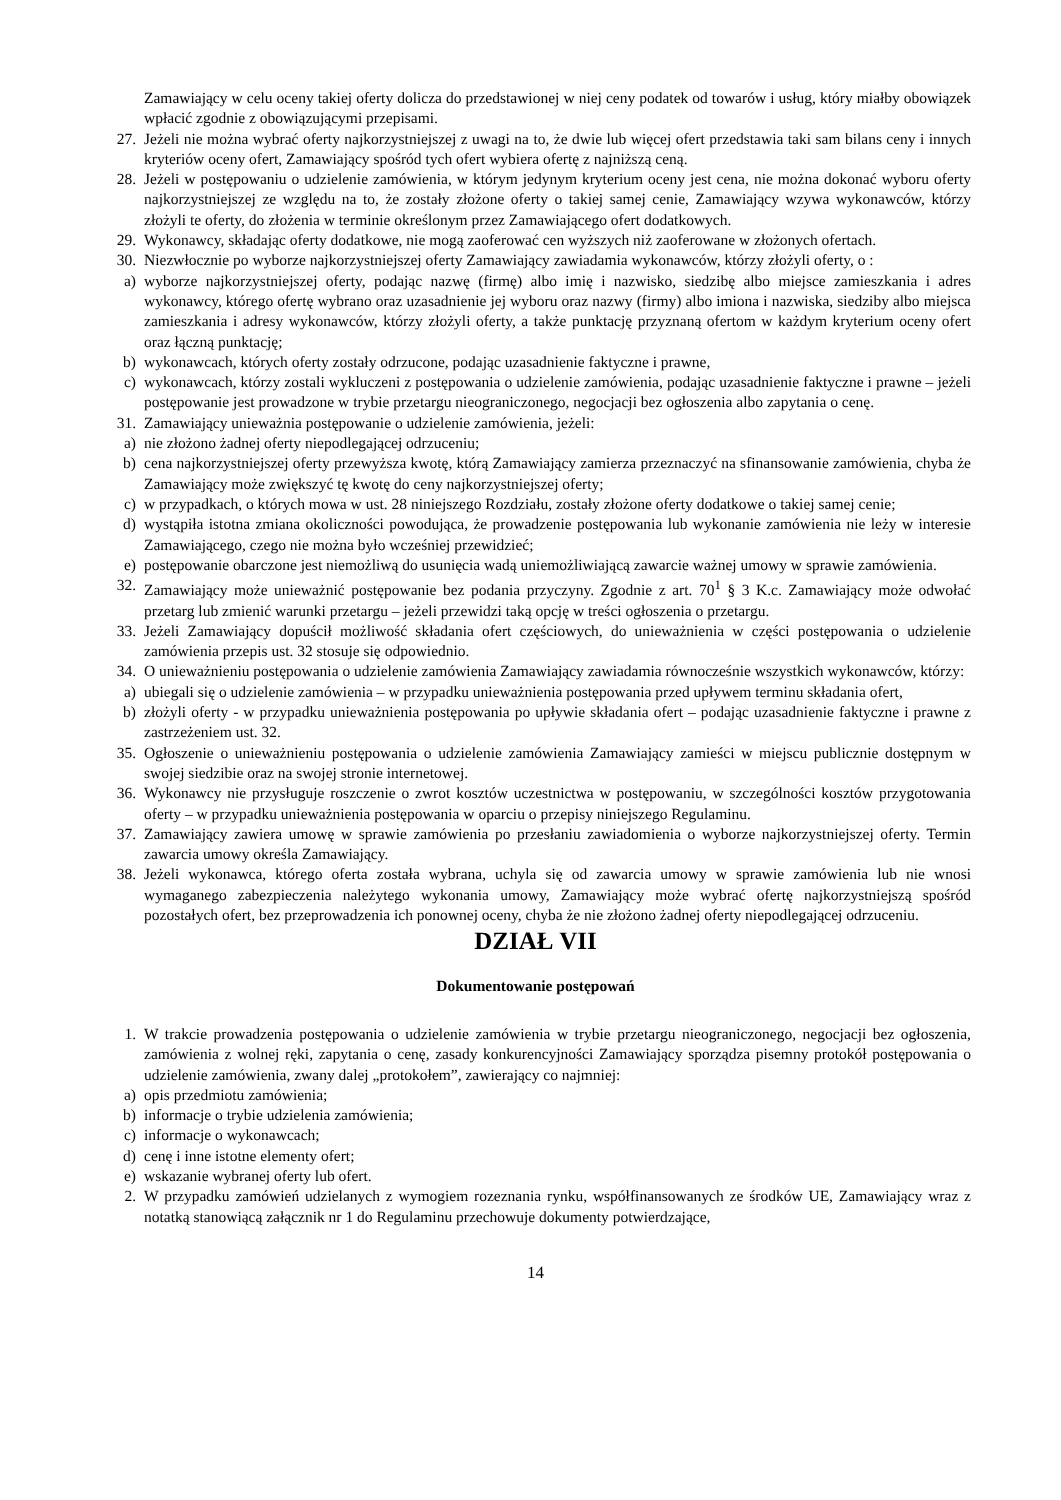Zamawiający w celu oceny takiej oferty dolicza do przedstawionej w niej ceny podatek od towarów i usług, który miałby obowiązek wpłacić zgodnie z obowiązującymi przepisami.
27. Jeżeli nie można wybrać oferty najkorzystniejszej z uwagi na to, że dwie lub więcej ofert przedstawia taki sam bilans ceny i innych kryteriów oceny ofert, Zamawiający spośród tych ofert wybiera ofertę z najniższą ceną.
28. Jeżeli w postępowaniu o udzielenie zamówienia, w którym jedynym kryterium oceny jest cena, nie można dokonać wyboru oferty najkorzystniejszej ze względu na to, że zostały złożone oferty o takiej samej cenie, Zamawiający wzywa wykonawców, którzy złożyli te oferty, do złożenia w terminie określonym przez Zamawiającego ofert dodatkowych.
29. Wykonawcy, składając oferty dodatkowe, nie mogą zaoferować cen wyższych niż zaoferowane w złożonych ofertach.
30. Niezwłocznie po wyborze najkorzystniejszej oferty Zamawiający zawiadamia wykonawców, którzy złożyli oferty, o :
a) wyborze najkorzystniejszej oferty, podając nazwę (firmę) albo imię i nazwisko, siedzibę albo miejsce zamieszkania i adres wykonawcy, którego ofertę wybrano oraz uzasadnienie jej wyboru oraz nazwy (firmy) albo imiona i nazwiska, siedziby albo miejsca zamieszkania i adresy wykonawców, którzy złożyli oferty, a także punktację przyznaną ofertom w każdym kryterium oceny ofert oraz łączną punktację;
b) wykonawcach, których oferty zostały odrzucone, podając uzasadnienie faktyczne i prawne,
c) wykonawcach, którzy zostali wykluczeni z postępowania o udzielenie zamówienia, podając uzasadnienie faktyczne i prawne – jeżeli postępowanie jest prowadzone w trybie przetargu nieograniczonego, negocjacji bez ogłoszenia albo zapytania o cenę.
31. Zamawiający unieważnia postępowanie o udzielenie zamówienia, jeżeli:
a) nie złożono żadnej oferty niepodlegającej odrzuceniu;
b) cena najkorzystniejszej oferty przewyższa kwotę, którą Zamawiający zamierza przeznaczyć na sfinansowanie zamówienia, chyba że Zamawiający może zwiększyć tę kwotę do ceny najkorzystniejszej oferty;
c) w przypadkach, o których mowa w ust. 28 niniejszego Rozdziału, zostały złożone oferty dodatkowe o takiej samej cenie;
d) wystąpiła istotna zmiana okoliczności powodująca, że prowadzenie postępowania lub wykonanie zamówienia nie leży w interesie Zamawiającego, czego nie można było wcześniej przewidzieć;
e) postępowanie obarczone jest niemożliwą do usunięcia wadą uniemożliwiającą zawarcie ważnej umowy w sprawie zamówienia.
32. Zamawiający może unieważnić postępowanie bez podania przyczyny. Zgodnie z art. 70<sup>1</sup> § 3 K.c. Zamawiający może odwołać przetarg lub zmienić warunki przetargu – jeżeli przewidzi taką opcję w treści ogłoszenia o przetargu.
33. Jeżeli Zamawiający dopuścił możliwość składania ofert częściowych, do unieważnienia w części postępowania o udzielenie zamówienia przepis ust. 32 stosuje się odpowiednio.
34. O unieważnieniu postępowania o udzielenie zamówienia Zamawiający zawiadamia równocześnie wszystkich wykonawców, którzy:
a) ubiegali się o udzielenie zamówienia – w przypadku unieważnienia postępowania przed upływem terminu składania ofert,
b) złożyli oferty - w przypadku unieważnienia postępowania po upływie składania ofert – podając uzasadnienie faktyczne i prawne z zastrzeżeniem ust. 32.
35. Ogłoszenie o unieważnieniu postępowania o udzielenie zamówienia Zamawiający zamieści w miejscu publicznie dostępnym w swojej siedzibie oraz na swojej stronie internetowej.
36. Wykonawcy nie przysługuje roszczenie o zwrot kosztów uczestnictwa w postępowaniu, w szczególności kosztów przygotowania oferty – w przypadku unieważnienia postępowania w oparciu o przepisy niniejszego Regulaminu.
37. Zamawiający zawiera umowę w sprawie zamówienia po przesłaniu zawiadomienia o wyborze najkorzystniejszej oferty. Termin zawarcia umowy określa Zamawiający.
38. Jeżeli wykonawca, którego oferta została wybrana, uchyla się od zawarcia umowy w sprawie zamówienia lub nie wnosi wymaganego zabezpieczenia należytego wykonania umowy, Zamawiający może wybrać ofertę najkorzystniejszą spośród pozostałych ofert, bez przeprowadzenia ich ponownej oceny, chyba że nie złożono żadnej oferty niepodlegającej odrzuceniu.
DZIAŁ VII
Dokumentowanie postępowań
1. W trakcie prowadzenia postępowania o udzielenie zamówienia w trybie przetargu nieograniczonego, negocjacji bez ogłoszenia, zamówienia z wolnej ręki, zapytania o cenę, zasady konkurencyjności Zamawiający sporządza pisemny protokół postępowania o udzielenie zamówienia, zwany dalej „protokołem”, zawierający co najmniej:
a) opis przedmiotu zamówienia;
b) informacje o trybie udzielenia zamówienia;
c) informacje o wykonawcach;
d) cenę i inne istotne elementy ofert;
e) wskazanie wybranej oferty lub ofert.
2. W przypadku zamówień udzielanych z wymogiem rozeznania rynku, współfinansowanych ze środków UE, Zamawiający wraz z notatką stanowiącą załącznik nr 1 do Regulaminu przechowuje dokumenty potwierdzające,
14